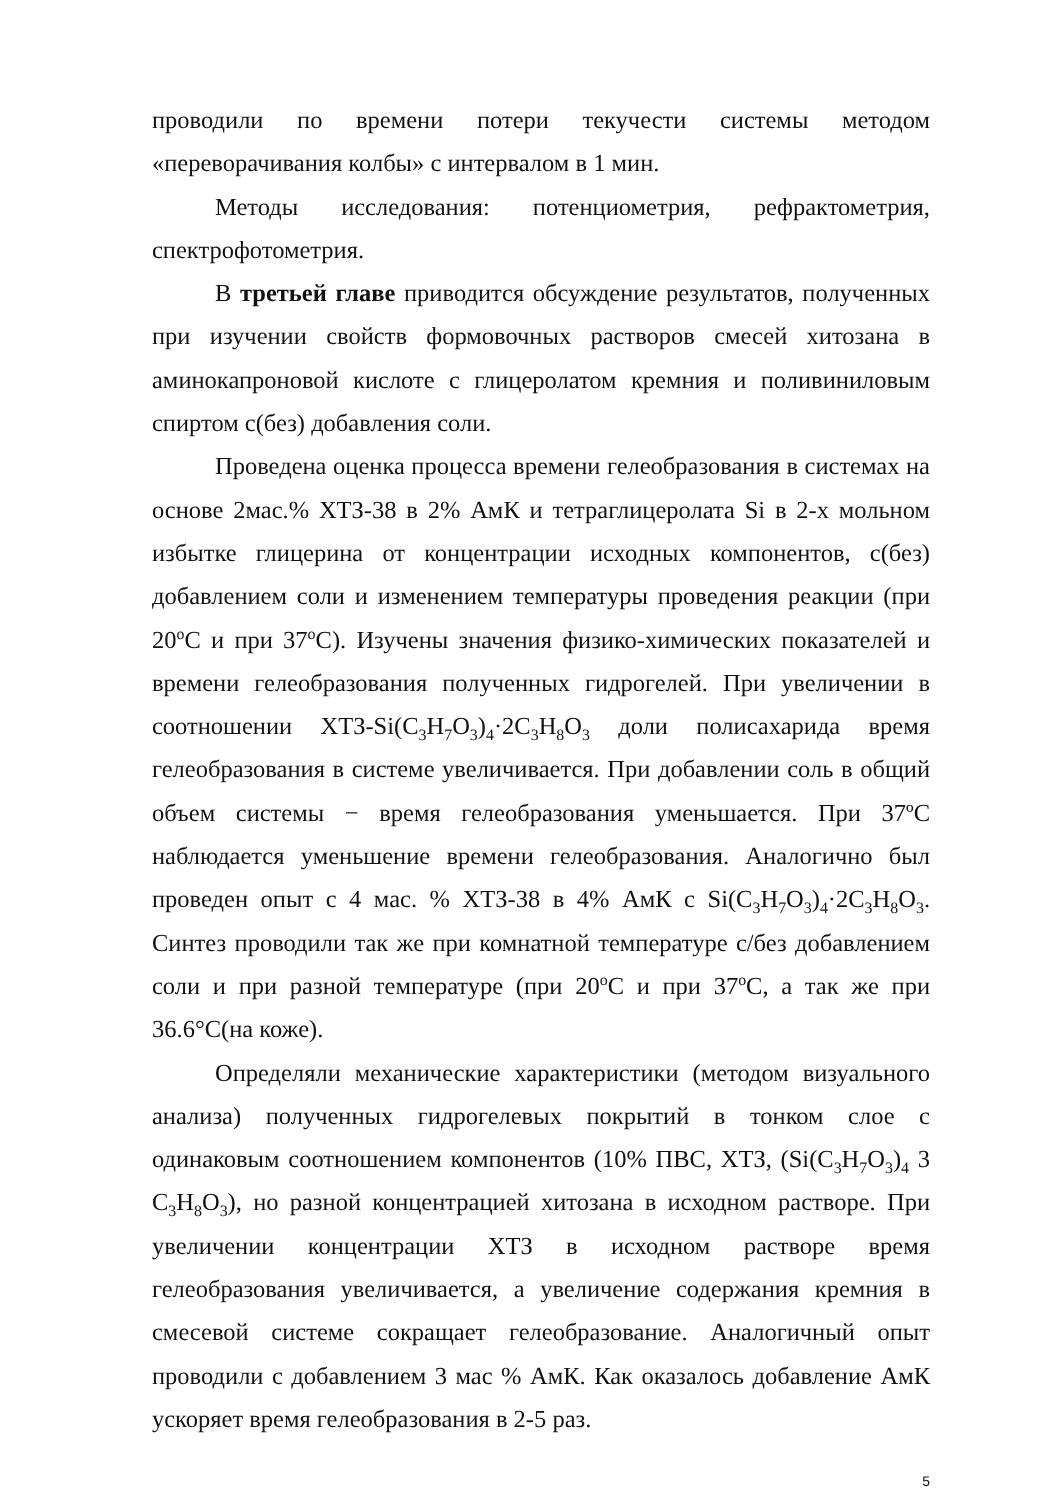проводили по времени потери текучести системы методом «переворачивания колбы» с интервалом в 1 мин.
Методы исследования: потенциометрия, рефрактометрия, спектрофотометрия.
В третьей главе приводится обсуждение результатов, полученных при изучении свойств формовочных растворов смесей хитозана в аминокапроновой кислоте с глицеролатом кремния и поливиниловым спиртом с(без) добавления соли.
Проведена оценка процесса времени гелеобразования в системах на основе 2мас.% ХТЗ-38 в 2% АмК и тетраглицеролата Si в 2-х мольном избытке глицерина от концентрации исходных компонентов, с(без) добавлением соли и изменением температуры проведения реакции (при 20<sup>о</sup>С и при 37<sup>о</sup>С). Изучены значения физико-химических показателей и времени гелеобразования полученных гидрогелей. При увеличении в соотношении ХТЗ-Si(C<sub>3</sub>H<sub>7</sub>O<sub>3</sub>)<sub>4</sub>·2C<sub>3</sub>H<sub>8</sub>O<sub>3</sub> доли полисахарида время гелеобразования в системе увеличивается. При добавлении соль в общий объем системы − время гелеобразования уменьшается. При 37ºС наблюдается уменьшение времени гелеобразования. Аналогично был проведен опыт с 4 мас. % ХТЗ-38 в 4% АмК с Si(C<sub>3</sub>H<sub>7</sub>O<sub>3</sub>)<sub>4</sub>·2C<sub>3</sub>H<sub>8</sub>O<sub>3</sub>. Синтез проводили так же при комнатной температуре с/без добавлением соли и при разной температуре (при 20<sup>о</sup>С и при 37<sup>о</sup>С, а так же при 36.6°С(на коже).
Определяли механические характеристики (методом визуального анализа) полученных гидрогелевых покрытий в тонком слое с одинаковым соотношением компонентов (10% ПВС, ХТЗ, (Si(C<sub>3</sub>H<sub>7</sub>O<sub>3</sub>)<sub>4</sub> 3 C<sub>3</sub>H<sub>8</sub>O<sub>3</sub>), но разной концентрацией хитозана в исходном растворе. При увеличении концентрации ХТЗ в исходном растворе время гелеобразования увеличивается, а увеличение содержания кремния в смесевой системе сокращает гелеобразование. Аналогичный опыт проводили с добавлением 3 мас % АмК. Как оказалось добавление АмК ускоряет время гелеобразования в 2-5 раз.
5